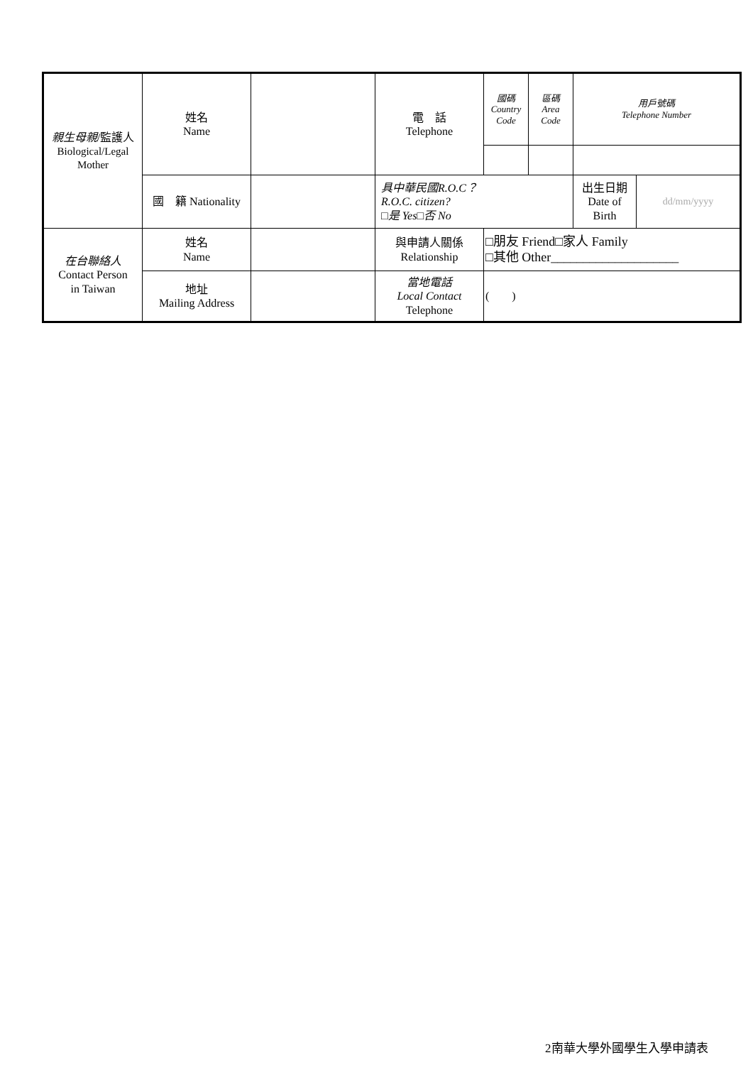| 親生母親 /監護人 Biological/Legal Mother | 姓名 Name | | 電 話 Telephone | 國碼 Country Code | 區碼 Area Code | 用戶號碼 Telephone Number | |
| | 國 籍 Nationality | | 具中華民國R.O.C？ R.O.C. citizen? □是 Yes□否 No | | | 出生日期 Date of Birth | dd/mm/yyyy |
| 在台聯絡人 Contact Person in Taiwan | 姓名 Name | | 與申請人關係 Relationship | □朋友 Friend□家人 Family □其他 Other____________________ | | | |
| | 地址 Mailing Address | | 當地電話 Local Contact Telephone | ( ) | | | |
2南華大學外國學生入學申請表